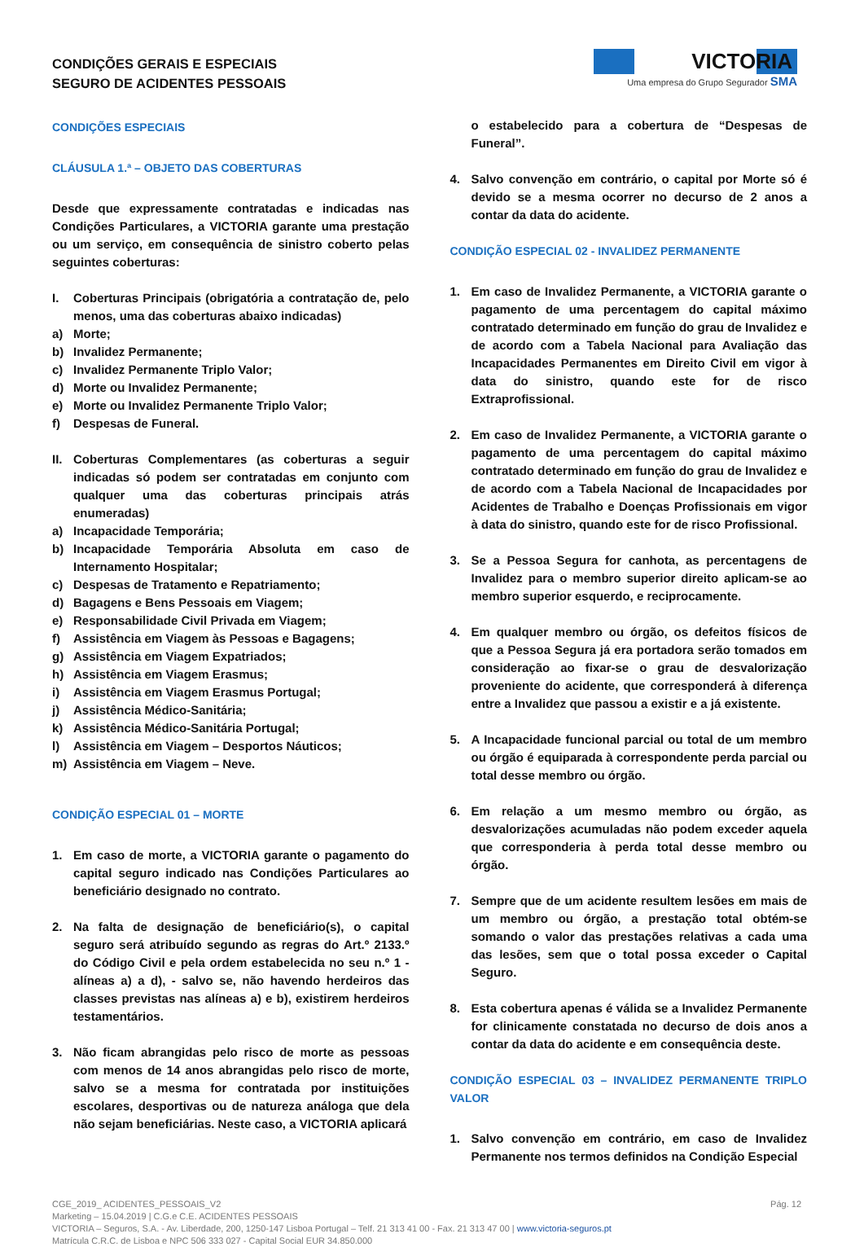CONDIÇÕES GERAIS E ESPECIAIS
SEGURO DE ACIDENTES PESSOAIS
VICTORIA
Uma empresa do Grupo Segurador SMA
CONDIÇÕES ESPECIAIS
CLÁUSULA 1.ª – OBJETO DAS COBERTURAS
Desde que expressamente contratadas e indicadas nas Condições Particulares, a VICTORIA garante uma prestação ou um serviço, em consequência de sinistro coberto pelas seguintes coberturas:
I. Coberturas Principais (obrigatória a contratação de, pelo menos, uma das coberturas abaixo indicadas)
a) Morte;
b) Invalidez Permanente;
c) Invalidez Permanente Triplo Valor;
d) Morte ou Invalidez Permanente;
e) Morte ou Invalidez Permanente Triplo Valor;
f) Despesas de Funeral.
II.
Coberturas Complementares (as coberturas a seguir indicadas só podem ser contratadas em conjunto com qualquer uma das coberturas principais atrás enumeradas)
a) Incapacidade Temporária;
b) Incapacidade Temporária Absoluta em caso de Internamento Hospitalar;
c) Despesas de Tratamento e Repatriamento;
d) Bagagens e Bens Pessoais em Viagem;
e) Responsabilidade Civil Privada em Viagem;
f) Assistência em Viagem às Pessoas e Bagagens;
g) Assistência em Viagem Expatriados;
h) Assistência em Viagem Erasmus;
i) Assistência em Viagem Erasmus Portugal;
j) Assistência Médico-Sanitária;
k) Assistência Médico-Sanitária Portugal;
l) Assistência em Viagem – Desportos Náuticos;
m) Assistência em Viagem – Neve.
CONDIÇÃO ESPECIAL 01 – MORTE
1. Em caso de morte, a VICTORIA garante o pagamento do capital seguro indicado nas Condições Particulares ao beneficiário designado no contrato.
2. Na falta de designação de beneficiário(s), o capital seguro será atribuído segundo as regras do Art.º 2133.º do Código Civil e pela ordem estabelecida no seu n.º 1 - alíneas a) a d), - salvo se, não havendo herdeiros das classes previstas nas alíneas a) e b), existirem herdeiros testamentários.
3. Não ficam abrangidas pelo risco de morte as pessoas com menos de 14 anos abrangidas pelo risco de morte, salvo se a mesma for contratada por instituições escolares, desportivas ou de natureza análoga que dela não sejam beneficiárias. Neste caso, a VICTORIA aplicará
o estabelecido para a cobertura de “Despesas de Funeral”.
4. Salvo convenção em contrário, o capital por Morte só é devido se a mesma ocorrer no decurso de 2 anos a contar da data do acidente.
CONDIÇÃO ESPECIAL 02 - INVALIDEZ PERMANENTE
1. Em caso de Invalidez Permanente, a VICTORIA garante o pagamento de uma percentagem do capital máximo contratado determinado em função do grau de Invalidez e de acordo com a Tabela Nacional para Avaliação das Incapacidades Permanentes em Direito Civil em vigor à data do sinistro, quando este for de risco Extraprofissional.
2. Em caso de Invalidez Permanente, a VICTORIA garante o pagamento de uma percentagem do capital máximo contratado determinado em função do grau de Invalidez e de acordo com a Tabela Nacional de Incapacidades por Acidentes de Trabalho e Doenças Profissionais em vigor à data do sinistro, quando este for de risco Profissional.
3. Se a Pessoa Segura for canhota, as percentagens de Invalidez para o membro superior direito aplicam-se ao membro superior esquerdo, e reciprocamente.
4. Em qualquer membro ou órgão, os defeitos físicos de que a Pessoa Segura já era portadora serão tomados em consideração ao fixar-se o grau de desvalorização proveniente do acidente, que corresponderá à diferença entre a Invalidez que passou a existir e a já existente.
5. A Incapacidade funcional parcial ou total de um membro ou órgão é equiparada à correspondente perda parcial ou total desse membro ou órgão.
6. Em relação a um mesmo membro ou órgão, as desvalorizações acumuladas não podem exceder aquela que corresponderia à perda total desse membro ou órgão.
7. Sempre que de um acidente resultem lesões em mais de um membro ou órgão, a prestação total obtém-se somando o valor das prestações relativas a cada uma das lesões, sem que o total possa exceder o Capital Seguro.
8. Esta cobertura apenas é válida se a Invalidez Permanente for clinicamente constatada no decurso de dois anos a contar da data do acidente e em consequência deste.
CONDIÇÃO ESPECIAL 03 – INVALIDEZ PERMANENTE TRIPLO VALOR
1. Salvo convenção em contrário, em caso de Invalidez Permanente nos termos definidos na Condição Especial
CGE_2019_ ACIDENTES_PESSOAIS_V2
Marketing – 15.04.2019 | C.G.e C.E. ACIDENTES PESSOAIS
VICTORIA – Seguros, S.A. - Av. Liberdade, 200, 1250-147 Lisboa Portugal – Telf. 21 313 41 00 - Fax. 21 313 47 00 | www.victoria-seguros.pt
Matrícula C.R.C. de Lisboa e NPC 506 333 027 - Capital Social EUR 34.850.000
Pág. 12